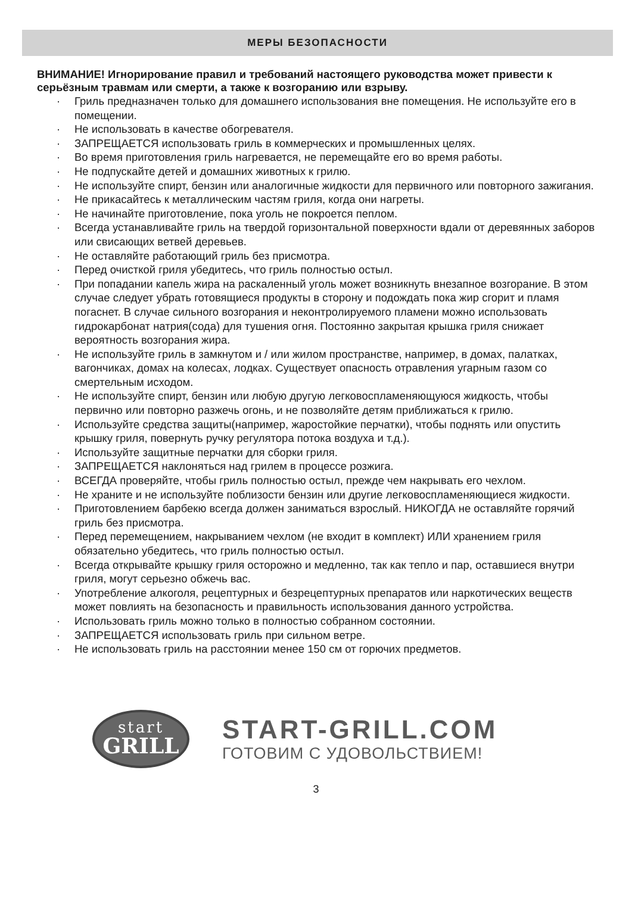МЕРЫ БЕЗОПАСНОСТИ
ВНИМАНИЕ! Игнорирование правил и требований настоящего руководства может привести к серьёзным травмам или смерти, а также к возгоранию или взрыву.
· Гриль предназначен только для домашнего использования вне помещения. Не используйте его в помещении.
· Не использовать в качестве обогревателя.
· ЗАПРЕЩАЕТСЯ использовать гриль в коммерческих и промышленных целях.
· Во время приготовления гриль нагревается, не перемещайте его во время работы.
· Не подпускайте детей и домашних животных к грилю.
· Не используйте спирт, бензин или аналогичные жидкости для первичного или повторного зажигания.
· Не прикасайтесь к металлическим частям гриля, когда они нагреты.
· Не начинайте приготовление, пока уголь не покроется пеплом.
· Всегда устанавливайте гриль на твердой горизонтальной поверхности вдали от деревянных заборов или свисающих ветвей деревьев.
· Не оставляйте работающий гриль без присмотра.
· Перед очисткой гриля убедитесь, что гриль полностью остыл.
· При попадании капель жира на раскаленный уголь может возникнуть внезапное возгорание. В этом случае следует убрать готовящиеся продукты в сторону и подождать пока жир сгорит и пламя погаснет. В случае сильного возгорания и неконтролируемого пламени можно использовать гидрокарбонат натрия(сода) для тушения огня. Постоянно закрытая крышка гриля снижает вероятность возгорания жира.
· Не используйте гриль в замкнутом и / или жилом пространстве, например, в домах, палатках, вагончиках, домах на колесах, лодках. Существует опасность отравления угарным газом со смертельным исходом.
· Не используйте спирт, бензин или любую другую легковоспламеняющуюся жидкость, чтобы первично или повторно разжечь огонь, и не позволяйте детям приближаться к грилю.
· Используйте средства защиты(например, жаростойкие перчатки), чтобы поднять или опустить крышку гриля, повернуть ручку регулятора потока воздуха и т.д.).
· Используйте защитные перчатки для сборки гриля.
· ЗАПРЕЩАЕТСЯ наклоняться над грилем в процессе розжига.
· ВСЕГДА проверяйте, чтобы гриль полностью остыл, прежде чем накрывать его чехлом.
· Не храните и не используйте поблизости бензин или другие легковоспламеняющиеся жидкости.
· Приготовлением барбекю всегда должен заниматься взрослый. НИКОГДА не оставляйте горячий гриль без присмотра.
· Перед перемещением, накрыванием чехлом (не входит в комплект) ИЛИ хранением гриля обязательно убедитесь, что гриль полностью остыл.
· Всегда открывайте крышку гриля осторожно и медленно, так как тепло и пар, оставшиеся внутри гриля, могут серьезно обжечь вас.
· Употребление алкоголя, рецептурных и безрецептурных препаратов или наркотических веществ может повлиять на безопасность и правильность использования данного устройства.
· Использовать гриль можно только в полностью собранном состоянии.
· ЗАПРЕЩАЕТСЯ использовать гриль при сильном ветре.
· Не использовать гриль на расстоянии менее 150 см от горючих предметов.
start
GRILL
START-GRILL.COM
ГОТОВИМ С УДОВОЛЬСТВИЕМ!
3